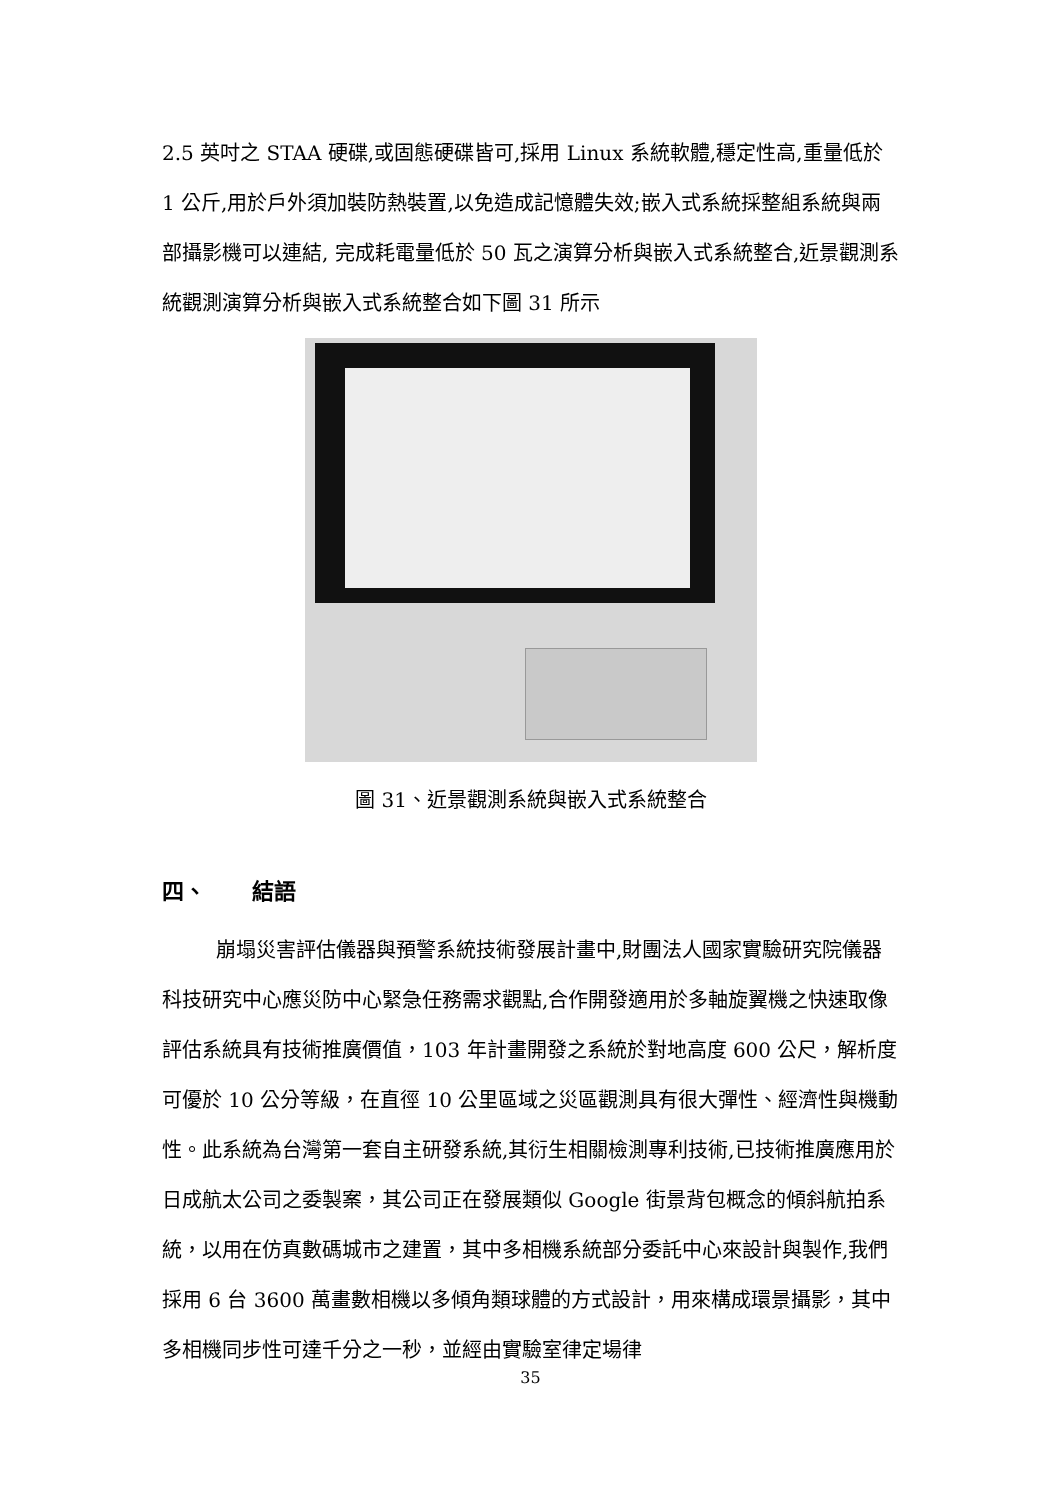2.5 英吋之 STAA 硬碟,或固態硬碟皆可,採用 Linux 系統軟體,穩定性高,重量低於 1 公斤,用於戶外須加裝防熱裝置,以免造成記憶體失效;嵌入式系統採整組系統與兩部攝影機可以連結, 完成耗電量低於 50 瓦之演算分析與嵌入式系統整合,近景觀測系統觀測演算分析與嵌入式系統整合如下圖 31 所示
圖 31、近景觀測系統與嵌入式系統整合
四、 結語
崩塌災害評估儀器與預警系統技術發展計畫中,財團法人國家實驗研究院儀器科技研究中心應災防中心緊急任務需求觀點,合作開發適用於多軸旋翼機之快速取像評估系統具有技術推廣價值，103 年計畫開發之系統於對地高度 600 公尺，解析度可優於 10 公分等級，在直徑 10 公里區域之災區觀測具有很大彈性、經濟性與機動性。此系統為台灣第一套自主研發系統,其衍生相關檢測專利技術,已技術推廣應用於日成航太公司之委製案，其公司正在發展類似 Google 街景背包概念的傾斜航拍系統，以用在仿真數碼城市之建置，其中多相機系統部分委託中心來設計與製作,我們採用 6 台 3600 萬畫數相機以多傾角類球體的方式設計，用來構成環景攝影，其中多相機同步性可達千分之一秒，並經由實驗室律定場律
35